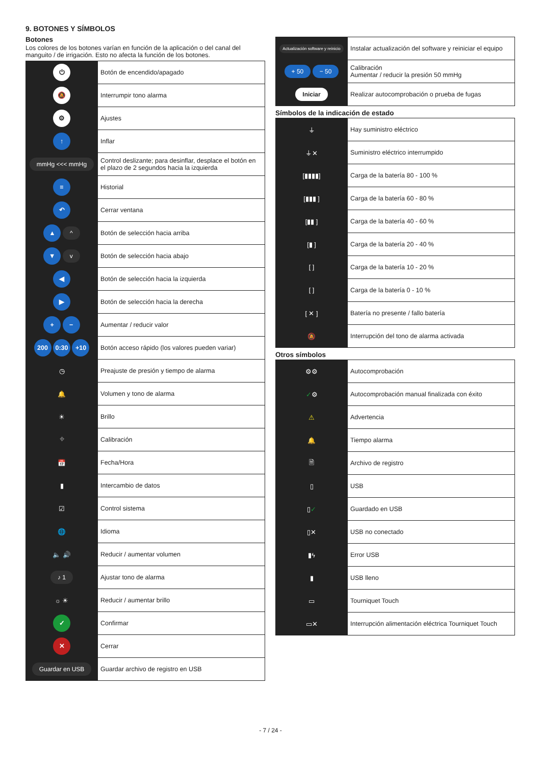9. BOTONES Y SÍMBOLOS
Botones
Los colores de los botones varían en función de la aplicación o del canal del manguito / de irrigación. Esto no afecta la función de los botones.
| ⏻ | Botón de encendido/apagado |
| 🔕 | Interrumpir tono alarma |
| ⚙ | Ajustes |
| ↑ | Inflar |
| mmHg <<< mmHg | Control deslizante; para desinflar, desplace el botón en el plazo de 2 segundos hacia la izquierda |
| ≡ | Historial |
| ↶ | Cerrar ventana |
| ▲ ^ | Botón de selección hacia arriba |
| ▼ v | Botón de selección hacia abajo |
| ◀ | Botón de selección hacia la izquierda |
| ▶ | Botón de selección hacia la derecha |
| + − | Aumentar / reducir valor |
| 200 0:30 +10 | Botón acceso rápido (los valores pueden variar) |
| ◷ | Preajuste de presión y tiempo de alarma |
| 🔔 | Volumen y tono de alarma |
| ☀ | Brillo |
| ⌖ | Calibración |
| 📅 | Fecha/Hora |
| ▮ | Intercambio de datos |
| ☑ | Control sistema |
| 🌐 | Idioma |
| 🔈 🔊 | Reducir / aumentar volumen |
| ♪ 1 | Ajustar tono de alarma |
| ☼ ☀ | Reducir / aumentar brillo |
| ✓ | Confirmar |
| ✕ | Cerrar |
| Guardar en USB | Guardar archivo de registro en USB |
| Actualización software y reinicio | Instalar actualización del software y reiniciar el equipo |
| + 50 − 50 | Calibración Aumentar / reducir la presión 50 mmHg |
| Iniciar | Realizar autocomprobación o prueba de fugas |
Símbolos de la indicación de estado
| ⏚ | Hay suministro eléctrico |
| ⏚✕ | Suministro eléctrico interrumpido |
| [▮▮▮▮] | Carga de la batería 80 - 100 % |
| [▮▮▮ ] | Carga de la batería 60 - 80 % |
| [▮▮ ] | Carga de la batería 40 - 60 % |
| [▮ ] | Carga de la batería 20 - 40 % |
| [ ] | Carga de la batería 10 - 20 % |
| [ ] | Carga de la batería 0 - 10 % |
| [ ✕ ] | Batería no presente / fallo batería |
| 🔕 | Interrupción del tono de alarma activada |
Otros símbolos
| ⚙⚙ | Autocomprobación |
| ✓ ⚙ | Autocomprobación manual finalizada con éxito |
| ⚠ | Advertencia |
| 🔔 | Tiempo alarma |
| 🗎 | Archivo de registro |
| ▯ | USB |
| ▯ ✓ | Guardado en USB |
| ▯✕ | USB no conectado |
| ▮ϟ | Error USB |
| ▮ | USB lleno |
| ▭ | Tourniquet Touch |
| ▭✕ | Interrupción alimentación eléctrica Tourniquet Touch |
- 7 / 24 -